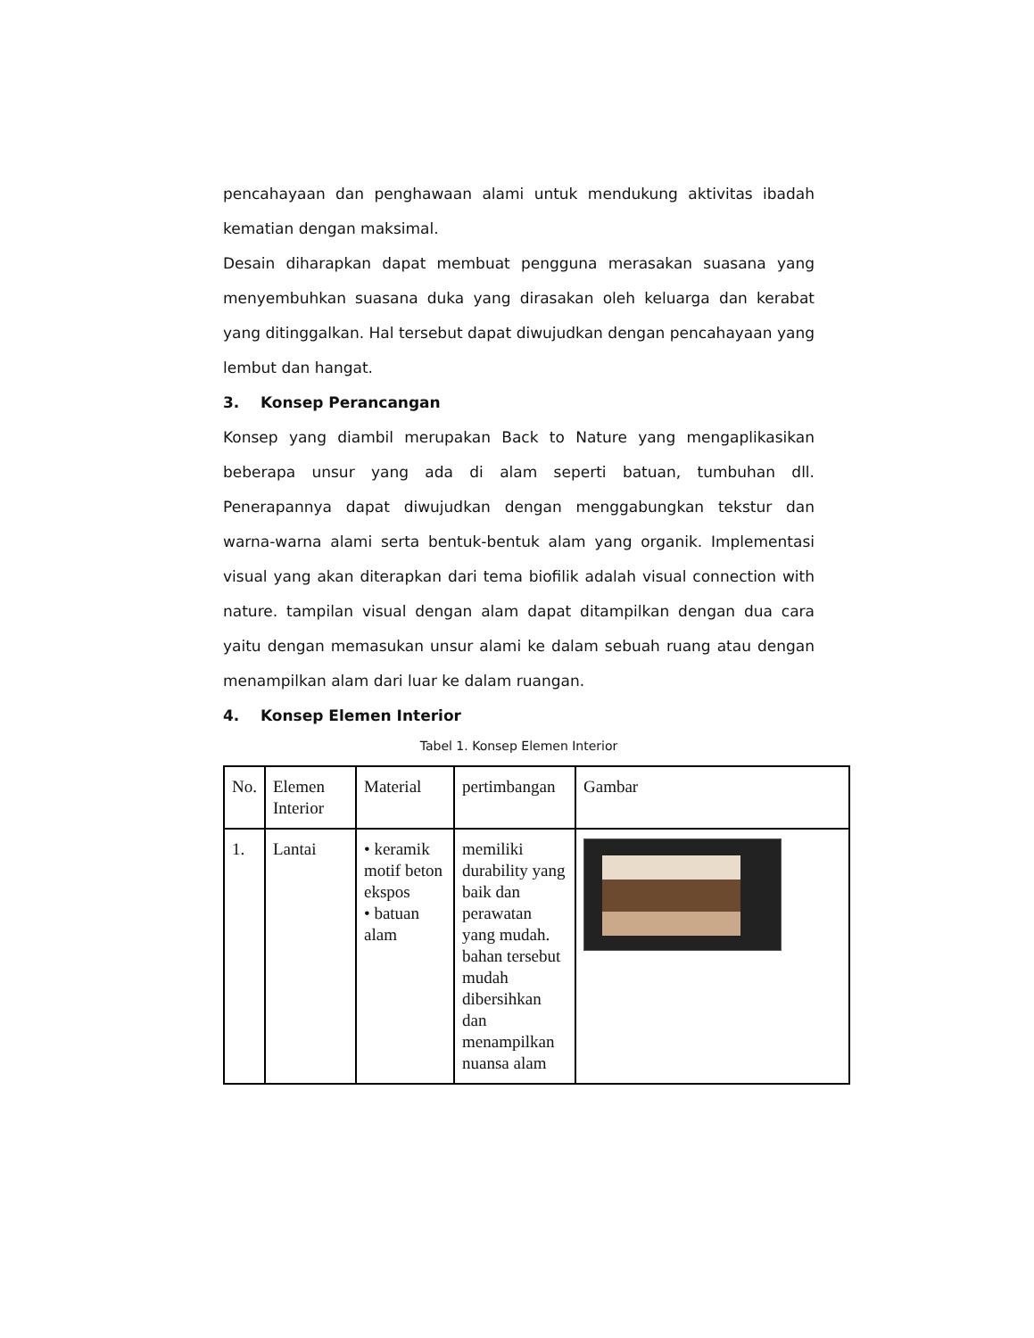pencahayaan dan penghawaan alami untuk mendukung aktivitas ibadah kematian dengan maksimal.
Desain diharapkan dapat membuat pengguna merasakan suasana yang menyembuhkan suasana duka yang dirasakan oleh keluarga dan kerabat yang ditinggalkan. Hal tersebut dapat diwujudkan dengan pencahayaan yang lembut dan hangat.
3. Konsep Perancangan
Konsep yang diambil merupakan Back to Nature yang mengaplikasikan beberapa unsur yang ada di alam seperti batuan, tumbuhan dll. Penerapannya dapat diwujudkan dengan menggabungkan tekstur dan warna-warna alami serta bentuk-bentuk alam yang organik. Implementasi visual yang akan diterapkan dari tema biofilik adalah visual connection with nature. tampilan visual dengan alam dapat ditampilkan dengan dua cara yaitu dengan memasukan unsur alami ke dalam sebuah ruang atau dengan menampilkan alam dari luar ke dalam ruangan.
4. Konsep Elemen Interior
Tabel 1. Konsep Elemen Interior
| No. | Elemen Interior | Material | pertimbangan | Gambar |
| 1. | Lantai | • keramik motif beton ekspos • batuan alam | memiliki durability yang baik dan perawatan yang mudah. bahan tersebut mudah dibersihkan dan menampilkan nuansa alam | |